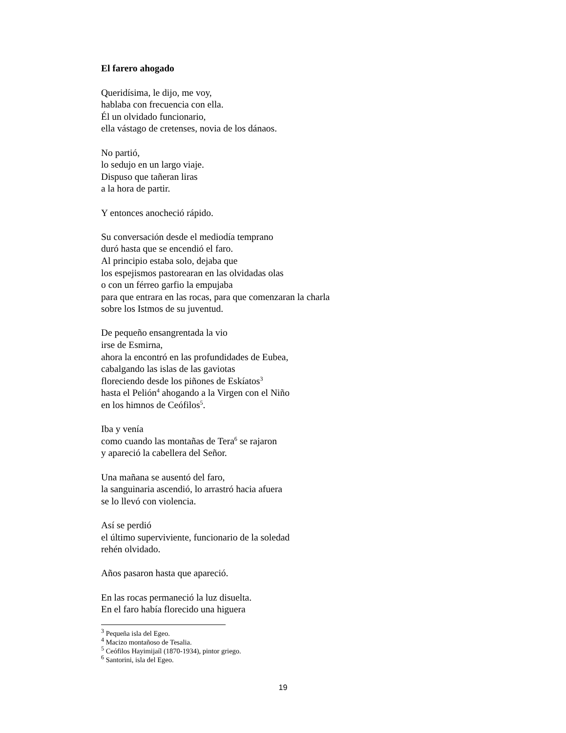El farero ahogado
Queridísima, le dijo, me voy,
hablaba con frecuencia con ella.
Él un olvidado funcionario,
ella vástago de cretenses, novia de los dánaos.
No partió,
lo sedujo en un largo viaje.
Dispuso que tañeran liras
a la hora de partir.
Y entonces anocheció rápido.
Su conversación desde el mediodía temprano
duró hasta que se encendió el faro.
Al principio estaba solo, dejaba que
los espejismos pastorearan en las olvidadas olas
o con un férreo garfio la empujaba
para que entrara en las rocas, para que comenzaran la charla
sobre los Istmos de su juventud.
De pequeño ensangrentada la vio
irse de Esmirna,
ahora la encontró en las profundidades de Eubea,
cabalgando las islas de las gaviotas
floreciendo desde los piñones de Eskíatos<sup>3</sup>
hasta el Pelión<sup>4</sup> ahogando a la Virgen con el Niño
en los himnos de Ceófilos<sup>5</sup>.
Iba y venía
como cuando las montañas de Tera<sup>6</sup> se rajaron
y apareció la cabellera del Señor.
Una mañana se ausentó del faro,
la sanguinaria ascendió, lo arrastró hacia afuera
se lo llevó con violencia.
Así se perdió
el último superviviente, funcionario de la soledad
rehén olvidado.
Años pasaron hasta que apareció.
En las rocas permaneció la luz disuelta.
En el faro había florecido una higuera
<sup>3</sup> Pequeña isla del Egeo.
<sup>4</sup> Macizo montañoso de Tesalia.
<sup>5</sup> Ceófilos Hayimijaíl (1870-1934), pintor griego.
<sup>6</sup> Santorini, isla del Egeo.
19